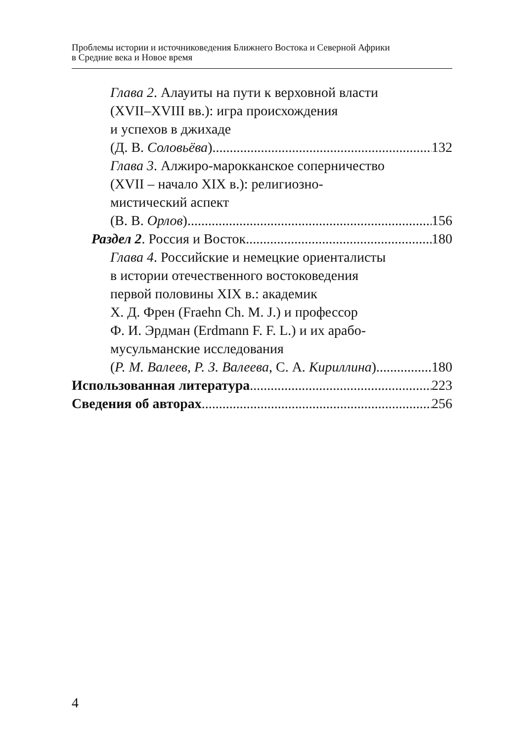Проблемы истории и источниковедения Ближнего Востока и Северной Африки
в Средние века и Новое время
Глава 2. Алауиты на пути к верховной власти
(XVII–XVIII вв.): игра происхождения
и успехов в джихаде
(Д. В. Соловьёва) 132
Глава 3. Алжиро-марокканское соперничество
(XVII – начало XIX в.): религиозно-
мистический аспект
(В. В. Орлов) 156
Раздел 2. Россия и Восток 180
Глава 4. Российские и немецкие ориенталисты
в истории отечественного востоковедения
первой половины XIX в.: академик
Х. Д. Френ (Fraehn Ch. M. J.) и профессор
Ф. И. Эрдман (Erdmann F. F. L.) и их арабо-
мусульманские исследования
(Р. М. Валеев, Р. З. Валеева, С. А. Кириллина) 180
Использованная литература 223
Сведения об авторах 256
4